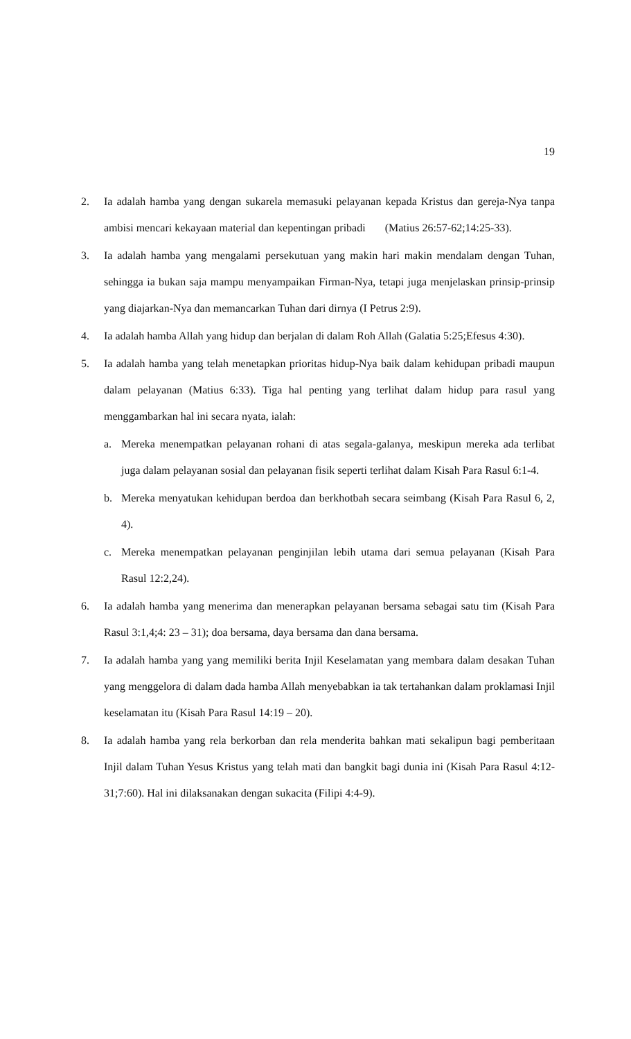19
2. Ia adalah hamba yang dengan sukarela memasuki pelayanan kepada Kristus dan gereja-Nya tanpa ambisi mencari kekayaan material dan kepentingan pribadi (Matius 26:57-62;14:25-33).
3. Ia adalah hamba yang mengalami persekutuan yang makin hari makin mendalam dengan Tuhan, sehingga ia bukan saja mampu menyampaikan Firman-Nya, tetapi juga menjelaskan prinsip-prinsip yang diajarkan-Nya dan memancarkan Tuhan dari dirnya (I Petrus 2:9).
4. Ia adalah hamba Allah yang hidup dan berjalan di dalam Roh Allah (Galatia 5:25;Efesus 4:30).
5. Ia adalah hamba yang telah menetapkan prioritas hidup-Nya baik dalam kehidupan pribadi maupun dalam pelayanan (Matius 6:33). Tiga hal penting yang terlihat dalam hidup para rasul yang menggambarkan hal ini secara nyata, ialah:
a. Mereka menempatkan pelayanan rohani di atas segala-galanya, meskipun mereka ada terlibat juga dalam pelayanan sosial dan pelayanan fisik seperti terlihat dalam Kisah Para Rasul 6:1-4.
b. Mereka menyatukan kehidupan berdoa dan berkhotbah secara seimbang (Kisah Para Rasul 6, 2, 4).
c. Mereka menempatkan pelayanan penginjilan lebih utama dari semua pelayanan (Kisah Para Rasul 12:2,24).
6. Ia adalah hamba yang menerima dan menerapkan pelayanan bersama sebagai satu tim (Kisah Para Rasul 3:1,4;4: 23 – 31); doa bersama, daya bersama dan dana bersama.
7. Ia adalah hamba yang yang memiliki berita Injil Keselamatan yang membara dalam desakan Tuhan yang menggelora di dalam dada hamba Allah menyebabkan ia tak tertahankan dalam proklamasi Injil keselamatan itu (Kisah Para Rasul 14:19 – 20).
8. Ia adalah hamba yang rela berkorban dan rela menderita bahkan mati sekalipun bagi pemberitaan Injil dalam Tuhan Yesus Kristus yang telah mati dan bangkit bagi dunia ini (Kisah Para Rasul 4:12-31;7:60). Hal ini dilaksanakan dengan sukacita (Filipi 4:4-9).